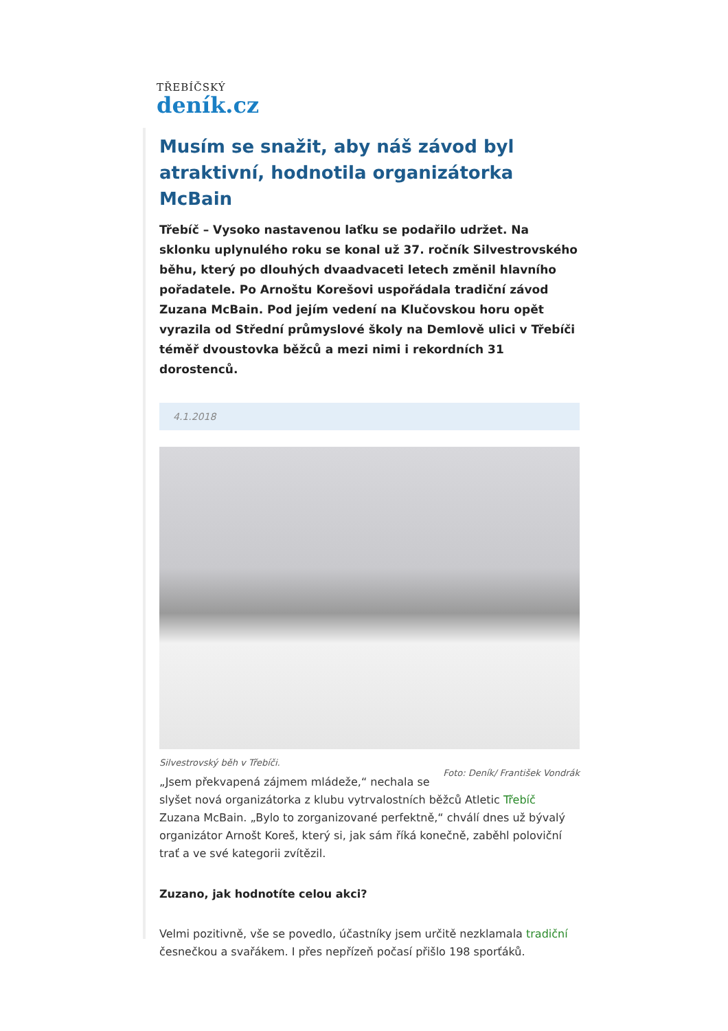TŘEBÍČSKÝ
deník.cz
Musím se snažit, aby náš závod byl atraktivní, hodnotila organizátorka McBain
Třebíč – Vysoko nastavenou laťku se podařilo udržet. Na sklonku uplynulého roku se konal už 37. ročník Silvestrovského běhu, který po dlouhých dvaadvaceti letech změnil hlavního pořadatele. Po Arnoštu Korešovi uspořádala tradiční závod Zuzana McBain. Pod jejím vedení na Klučovskou horu opět vyrazila od Střední průmyslové školy na Demlově ulici v Třebíči téměř dvoustovka běžců a mezi nimi i rekordních 31 dorostenců.
4.1.2018
Silvestrovský běh v Třebíči.
Foto: Deník/ František Vondrák
„Jsem překvapená zájmem mládeže,“ nechala se slyšet nová organizátorka z klubu vytrvalostních běžců Atletic Třebíč Zuzana McBain. „Bylo to zorganizované perfektně,“ chválí dnes už bývalý organizátor Arnošt Koreš, který si, jak sám říká konečně, zaběhl poloviční trať a ve své kategorii zvítězil.
Zuzano, jak hodnotíte celou akci?
Velmi pozitivně, vše se povedlo, účastníky jsem určitě nezklamala tradiční česnečkou a svařákem. I přes nepřízeň počasí přišlo 198 sporťáků.